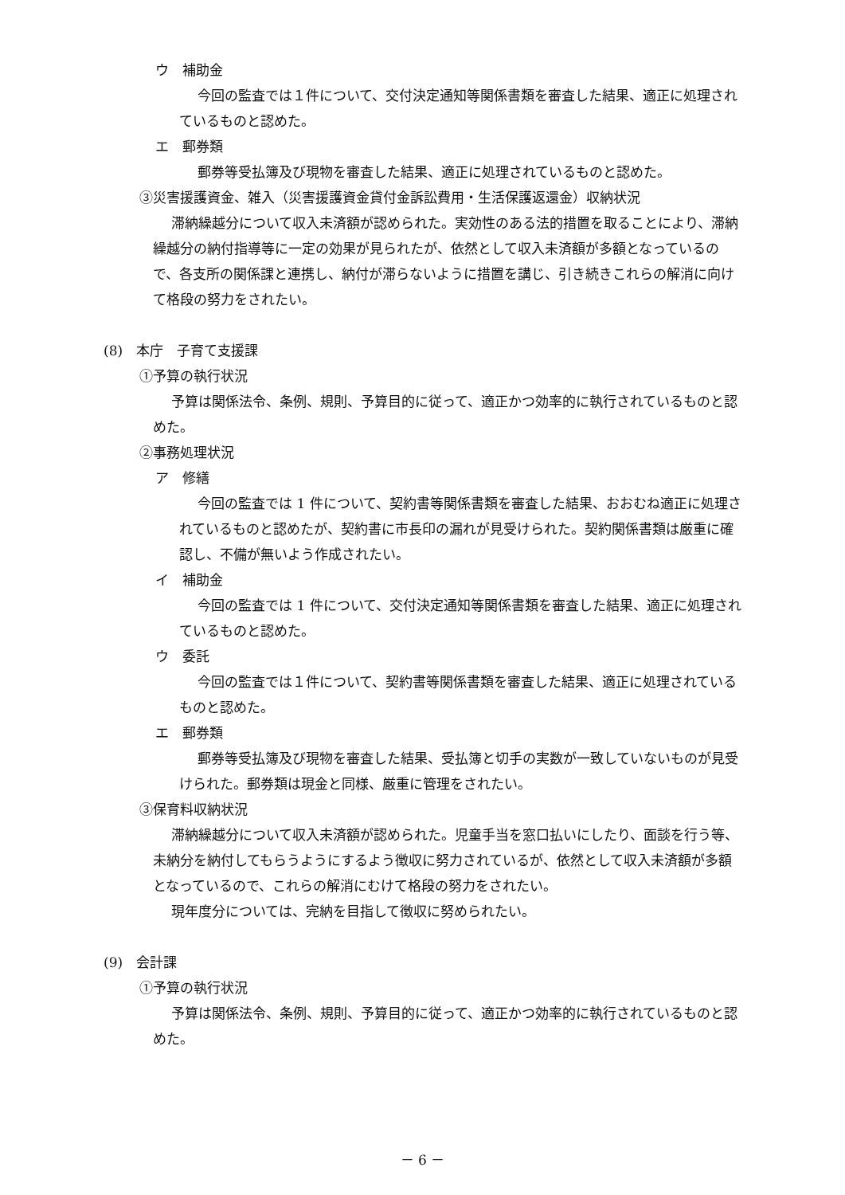ウ　補助金
今回の監査では１件について、交付決定通知等関係書類を審査した結果、適正に処理されているものと認めた。
エ　郵券類
郵券等受払簿及び現物を審査した結果、適正に処理されているものと認めた。
③災害援護資金、雑入（災害援護資金貸付金訴訟費用・生活保護返還金）収納状況
滞納繰越分について収入未済額が認められた。実効性のある法的措置を取ることにより、滞納繰越分の納付指導等に一定の効果が見られたが、依然として収入未済額が多額となっているので、各支所の関係課と連携し、納付が滞らないように措置を講じ、引き続きこれらの解消に向けて格段の努力をされたい。
(8)　本庁　子育て支援課
①予算の執行状況
予算は関係法令、条例、規則、予算目的に従って、適正かつ効率的に執行されているものと認めた。
②事務処理状況
ア　修繕
今回の監査では 1 件について、契約書等関係書類を審査した結果、おおむね適正に処理されているものと認めたが、契約書に市長印の漏れが見受けられた。契約関係書類は厳重に確認し、不備が無いよう作成されたい。
イ　補助金
今回の監査では 1 件について、交付決定通知等関係書類を審査した結果、適正に処理されているものと認めた。
ウ　委託
今回の監査では１件について、契約書等関係書類を審査した結果、適正に処理されているものと認めた。
エ　郵券類
郵券等受払簿及び現物を審査した結果、受払簿と切手の実数が一致していないものが見受けられた。郵券類は現金と同様、厳重に管理をされたい。
③保育料収納状況
滞納繰越分について収入未済額が認められた。児童手当を窓口払いにしたり、面談を行う等、未納分を納付してもらうようにするよう徴収に努力されているが、依然として収入未済額が多額となっているので、これらの解消にむけて格段の努力をされたい。
現年度分については、完納を目指して徴収に努められたい。
(9)　会計課
①予算の執行状況
予算は関係法令、条例、規則、予算目的に従って、適正かつ効率的に執行されているものと認めた。
－ 6 －